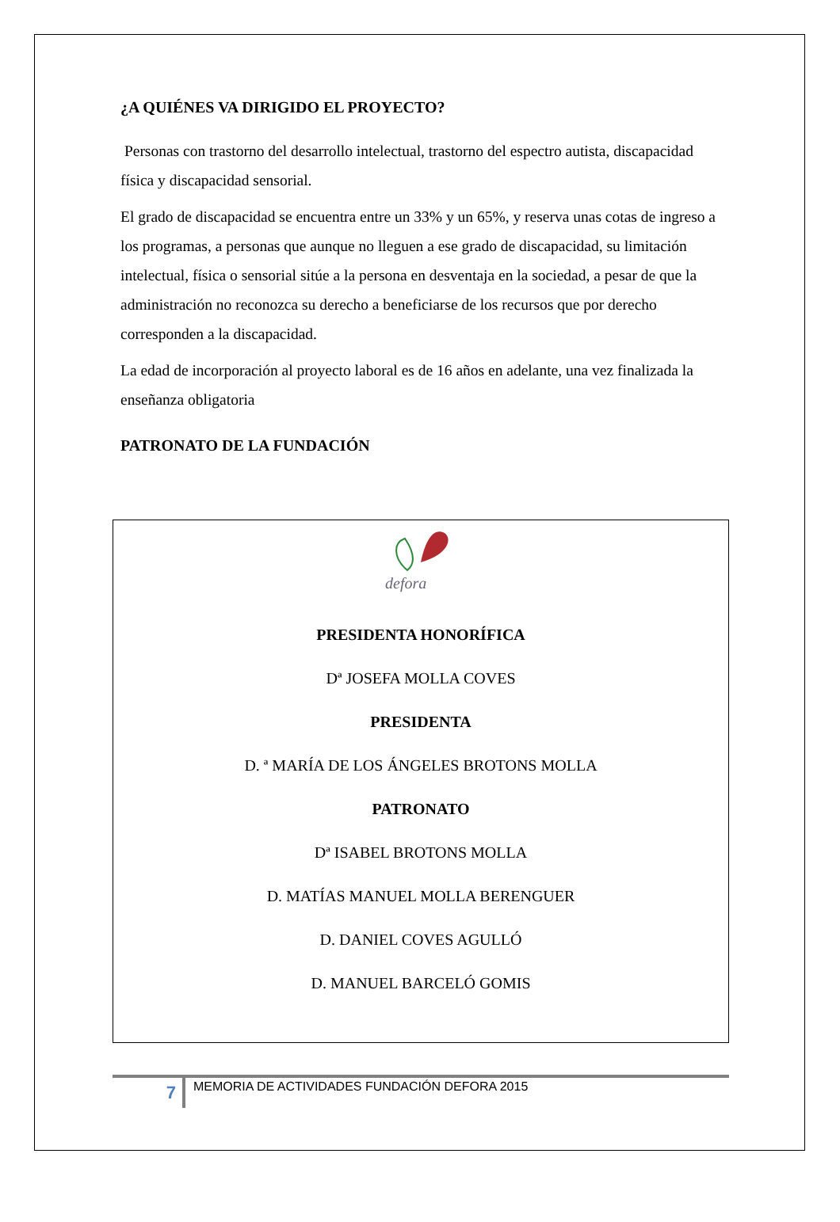¿A QUIÉNES VA DIRIGIDO EL PROYECTO?
Personas con trastorno del desarrollo intelectual, trastorno del espectro autista, discapacidad física y discapacidad sensorial.
El grado de discapacidad se encuentra entre un 33% y un 65%, y reserva unas cotas de ingreso a los programas, a personas que aunque no lleguen a ese grado de discapacidad, su limitación intelectual, física o sensorial sitúe a la persona en desventaja en la sociedad, a pesar de que la administración no reconozca su derecho a beneficiarse de los recursos que por derecho corresponden a la discapacidad.
La edad de incorporación al proyecto laboral es de 16 años en adelante, una vez finalizada la enseñanza obligatoria
PATRONATO DE LA FUNDACIÓN
defora
PRESIDENTA HONORÍFICA
Dª JOSEFA MOLLA COVES
PRESIDENTA
D. ª MARÍA DE LOS ÁNGELES BROTONS MOLLA
PATRONATO
Dª ISABEL BROTONS MOLLA
D. MATÍAS MANUEL MOLLA BERENGUER
D. DANIEL COVES AGULLÓ
D. MANUEL BARCELÓ GOMIS
7
MEMORIA DE ACTIVIDADES FUNDACIÓN DEFORA 2015